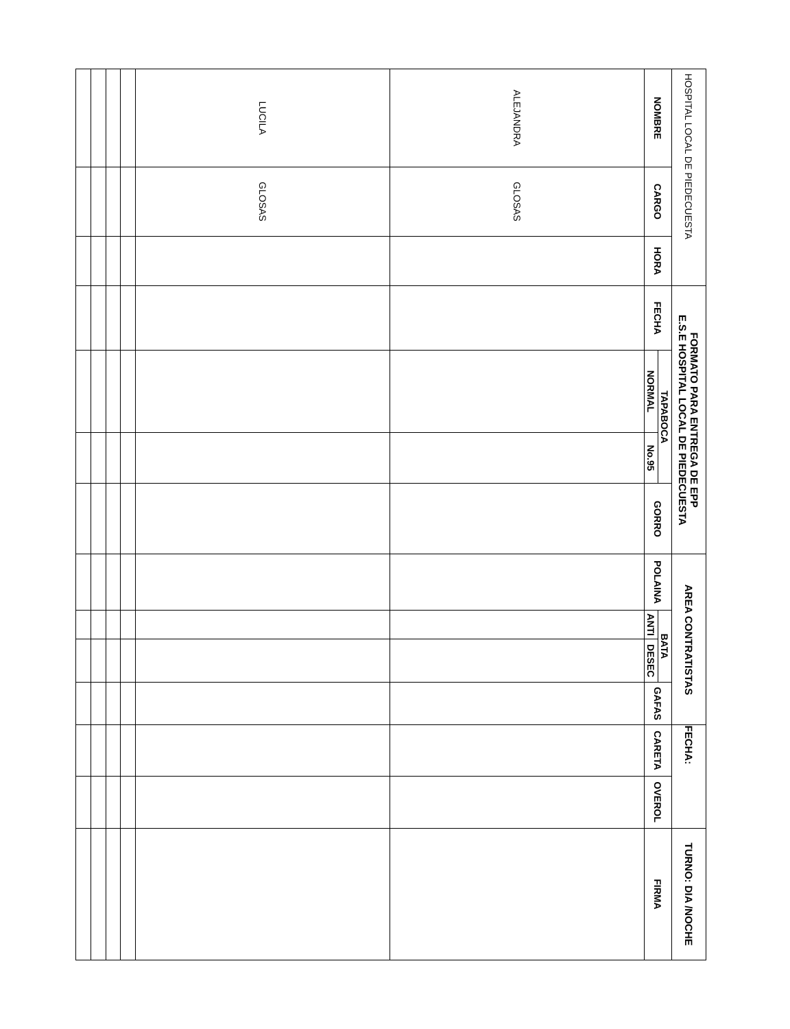| HOSPITAL LOCAL DE PIEDECUESTA | | | FORMATO PARA ENTREGA DE EPP E.S.E HOSPITAL LOCAL DE PIEDECUESTA | | | | AREA CONTRATISTAS | | | | FECHA: | | | TURNO: DIA /NOCHE |
| NOMBRE | CARGO | HORA | FECHA | TAPABOCA | | GORRO | POLAINA | BATA | | GAFAS | CARETA | OVEROL | FIRMA | |
| | | | | NORMAL | No.95 | | | ANTI | DESEC | | | | | |
| ALEJANDRA | GLOSAS | | | | | | | | | | | | | |
| LUCILA | GLOSAS | | | | | | | | | | | | | |